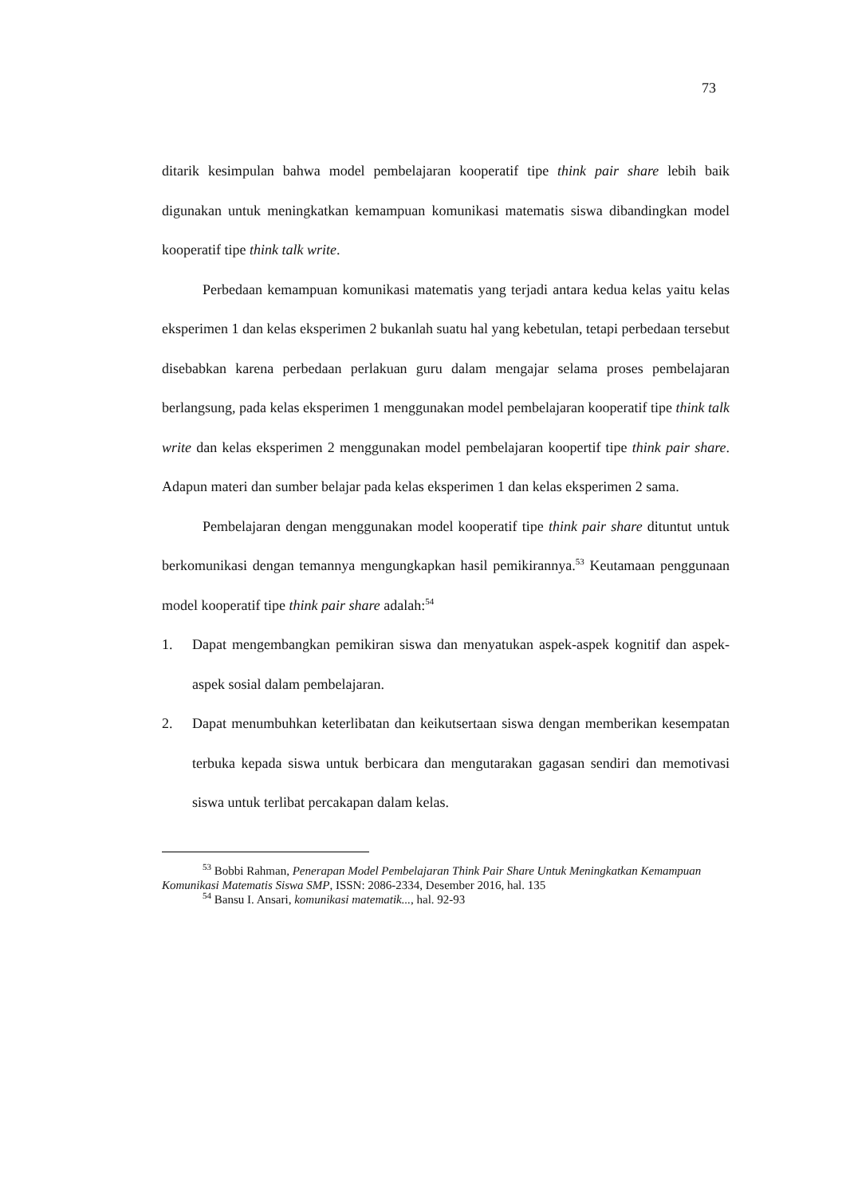73
ditarik kesimpulan bahwa model pembelajaran kooperatif tipe think pair share lebih baik digunakan untuk meningkatkan kemampuan komunikasi matematis siswa dibandingkan model kooperatif tipe think talk write.
Perbedaan kemampuan komunikasi matematis yang terjadi antara kedua kelas yaitu kelas eksperimen 1 dan kelas eksperimen 2 bukanlah suatu hal yang kebetulan, tetapi perbedaan tersebut disebabkan karena perbedaan perlakuan guru dalam mengajar selama proses pembelajaran berlangsung, pada kelas eksperimen 1 menggunakan model pembelajaran kooperatif tipe think talk write dan kelas eksperimen 2 menggunakan model pembelajaran koopertif tipe think pair share. Adapun materi dan sumber belajar pada kelas eksperimen 1 dan kelas eksperimen 2 sama.
Pembelajaran dengan menggunakan model kooperatif tipe think pair share dituntut untuk berkomunikasi dengan temannya mengungkapkan hasil pemikirannya.<sup>53</sup> Keutamaan penggunaan model kooperatif tipe think pair share adalah:<sup>54</sup>
1. Dapat mengembangkan pemikiran siswa dan menyatukan aspek-aspek kognitif dan aspek-aspek sosial dalam pembelajaran.
2. Dapat menumbuhkan keterlibatan dan keikutsertaan siswa dengan memberikan kesempatan terbuka kepada siswa untuk berbicara dan mengutarakan gagasan sendiri dan memotivasi siswa untuk terlibat percakapan dalam kelas.
<sup>53</sup> Bobbi Rahman, Penerapan Model Pembelajaran Think Pair Share Untuk Meningkatkan Kemampuan Komunikasi Matematis Siswa SMP, ISSN: 2086-2334, Desember 2016, hal. 135
<sup>54</sup> Bansu I. Ansari, komunikasi matematik..., hal. 92-93